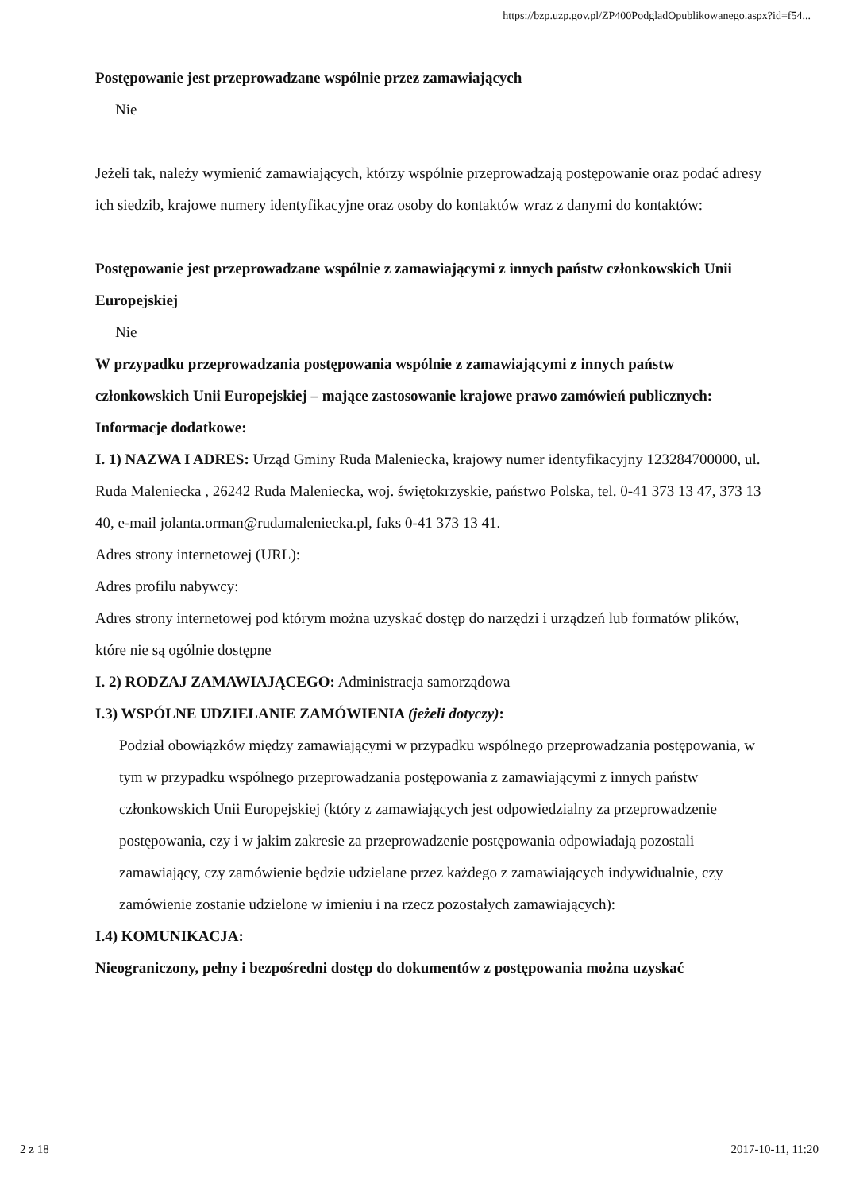https://bzp.uzp.gov.pl/ZP400PodgladOpublikowanego.aspx?id=f54...
Postępowanie jest przeprowadzane wspólnie przez zamawiających
Nie
Jeżeli tak, należy wymienić zamawiających, którzy wspólnie przeprowadzają postępowanie oraz podać adresy ich siedzib, krajowe numery identyfikacyjne oraz osoby do kontaktów wraz z danymi do kontaktów:
Postępowanie jest przeprowadzane wspólnie z zamawiającymi z innych państw członkowskich Unii Europejskiej
Nie
W przypadku przeprowadzania postępowania wspólnie z zamawiającymi z innych państw członkowskich Unii Europejskiej – mające zastosowanie krajowe prawo zamówień publicznych:
Informacje dodatkowe:
I. 1) NAZWA I ADRES: Urząd Gminy Ruda Maleniecka, krajowy numer identyfikacyjny 123284700000, ul. Ruda Maleniecka , 26242 Ruda Maleniecka, woj. świętokrzyskie, państwo Polska, tel. 0-41 373 13 47, 373 13 40, e-mail jolanta.orman@rudamaleniecka.pl, faks 0-41 373 13 41.
Adres strony internetowej (URL):
Adres profilu nabywcy:
Adres strony internetowej pod którym można uzyskać dostęp do narzędzi i urządzeń lub formatów plików, które nie są ogólnie dostępne
I. 2) RODZAJ ZAMAWIAJĄCEGO: Administracja samorządowa
I.3) WSPÓLNE UDZIELANIE ZAMÓWIENIA (jeżeli dotyczy):
Podział obowiązków między zamawiającymi w przypadku wspólnego przeprowadzania postępowania, w tym w przypadku wspólnego przeprowadzania postępowania z zamawiającymi z innych państw członkowskich Unii Europejskiej (który z zamawiających jest odpowiedzialny za przeprowadzenie postępowania, czy i w jakim zakresie za przeprowadzenie postępowania odpowiadają pozostali zamawiający, czy zamówienie będzie udzielane przez każdego z zamawiających indywidualnie, czy zamówienie zostanie udzielone w imieniu i na rzecz pozostałych zamawiających):
I.4) KOMUNIKACJA:
Nieograniczony, pełny i bezpośredni dostęp do dokumentów z postępowania można uzyskać
2 z 18 2017-10-11, 11:20